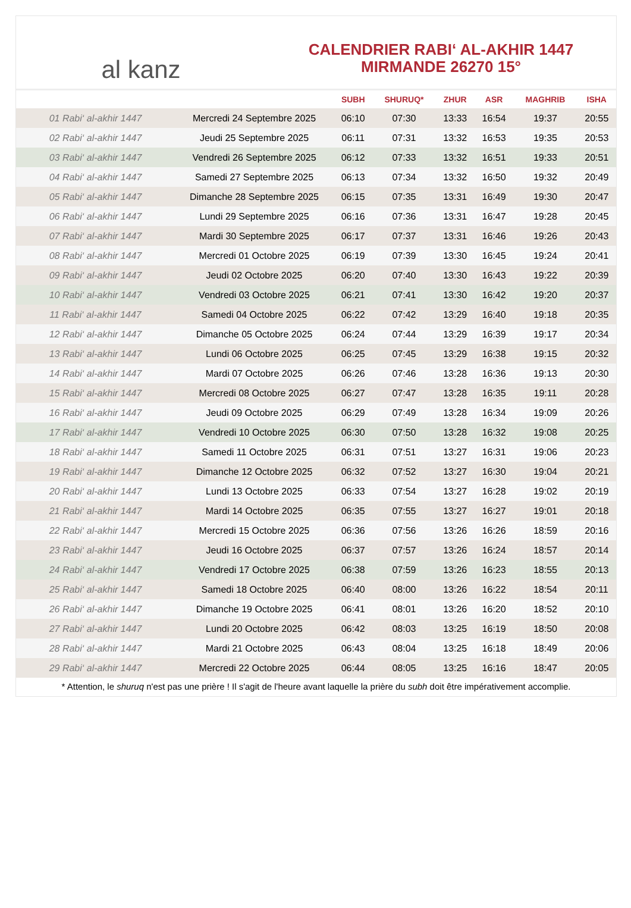al kanz
CALENDRIER RABI‘ AL-AKHIR 1447
MIRMANDE 26270 15°
| | | SUBH | SHURUQ* | ZHUR | ASR | MAGHRIB | ISHA |
| --- | --- | --- | --- | --- | --- | --- | --- |
| 01 Rabi‘ al-akhir 1447 | Mercredi 24 Septembre 2025 | 06:10 | 07:30 | 13:33 | 16:54 | 19:37 | 20:55 |
| 02 Rabi‘ al-akhir 1447 | Jeudi 25 Septembre 2025 | 06:11 | 07:31 | 13:32 | 16:53 | 19:35 | 20:53 |
| 03 Rabi‘ al-akhir 1447 | Vendredi 26 Septembre 2025 | 06:12 | 07:33 | 13:32 | 16:51 | 19:33 | 20:51 |
| 04 Rabi‘ al-akhir 1447 | Samedi 27 Septembre 2025 | 06:13 | 07:34 | 13:32 | 16:50 | 19:32 | 20:49 |
| 05 Rabi‘ al-akhir 1447 | Dimanche 28 Septembre 2025 | 06:15 | 07:35 | 13:31 | 16:49 | 19:30 | 20:47 |
| 06 Rabi‘ al-akhir 1447 | Lundi 29 Septembre 2025 | 06:16 | 07:36 | 13:31 | 16:47 | 19:28 | 20:45 |
| 07 Rabi‘ al-akhir 1447 | Mardi 30 Septembre 2025 | 06:17 | 07:37 | 13:31 | 16:46 | 19:26 | 20:43 |
| 08 Rabi‘ al-akhir 1447 | Mercredi 01 Octobre 2025 | 06:19 | 07:39 | 13:30 | 16:45 | 19:24 | 20:41 |
| 09 Rabi‘ al-akhir 1447 | Jeudi 02 Octobre 2025 | 06:20 | 07:40 | 13:30 | 16:43 | 19:22 | 20:39 |
| 10 Rabi‘ al-akhir 1447 | Vendredi 03 Octobre 2025 | 06:21 | 07:41 | 13:30 | 16:42 | 19:20 | 20:37 |
| 11 Rabi‘ al-akhir 1447 | Samedi 04 Octobre 2025 | 06:22 | 07:42 | 13:29 | 16:40 | 19:18 | 20:35 |
| 12 Rabi‘ al-akhir 1447 | Dimanche 05 Octobre 2025 | 06:24 | 07:44 | 13:29 | 16:39 | 19:17 | 20:34 |
| 13 Rabi‘ al-akhir 1447 | Lundi 06 Octobre 2025 | 06:25 | 07:45 | 13:29 | 16:38 | 19:15 | 20:32 |
| 14 Rabi‘ al-akhir 1447 | Mardi 07 Octobre 2025 | 06:26 | 07:46 | 13:28 | 16:36 | 19:13 | 20:30 |
| 15 Rabi‘ al-akhir 1447 | Mercredi 08 Octobre 2025 | 06:27 | 07:47 | 13:28 | 16:35 | 19:11 | 20:28 |
| 16 Rabi‘ al-akhir 1447 | Jeudi 09 Octobre 2025 | 06:29 | 07:49 | 13:28 | 16:34 | 19:09 | 20:26 |
| 17 Rabi‘ al-akhir 1447 | Vendredi 10 Octobre 2025 | 06:30 | 07:50 | 13:28 | 16:32 | 19:08 | 20:25 |
| 18 Rabi‘ al-akhir 1447 | Samedi 11 Octobre 2025 | 06:31 | 07:51 | 13:27 | 16:31 | 19:06 | 20:23 |
| 19 Rabi‘ al-akhir 1447 | Dimanche 12 Octobre 2025 | 06:32 | 07:52 | 13:27 | 16:30 | 19:04 | 20:21 |
| 20 Rabi‘ al-akhir 1447 | Lundi 13 Octobre 2025 | 06:33 | 07:54 | 13:27 | 16:28 | 19:02 | 20:19 |
| 21 Rabi‘ al-akhir 1447 | Mardi 14 Octobre 2025 | 06:35 | 07:55 | 13:27 | 16:27 | 19:01 | 20:18 |
| 22 Rabi‘ al-akhir 1447 | Mercredi 15 Octobre 2025 | 06:36 | 07:56 | 13:26 | 16:26 | 18:59 | 20:16 |
| 23 Rabi‘ al-akhir 1447 | Jeudi 16 Octobre 2025 | 06:37 | 07:57 | 13:26 | 16:24 | 18:57 | 20:14 |
| 24 Rabi‘ al-akhir 1447 | Vendredi 17 Octobre 2025 | 06:38 | 07:59 | 13:26 | 16:23 | 18:55 | 20:13 |
| 25 Rabi‘ al-akhir 1447 | Samedi 18 Octobre 2025 | 06:40 | 08:00 | 13:26 | 16:22 | 18:54 | 20:11 |
| 26 Rabi‘ al-akhir 1447 | Dimanche 19 Octobre 2025 | 06:41 | 08:01 | 13:26 | 16:20 | 18:52 | 20:10 |
| 27 Rabi‘ al-akhir 1447 | Lundi 20 Octobre 2025 | 06:42 | 08:03 | 13:25 | 16:19 | 18:50 | 20:08 |
| 28 Rabi‘ al-akhir 1447 | Mardi 21 Octobre 2025 | 06:43 | 08:04 | 13:25 | 16:18 | 18:49 | 20:06 |
| 29 Rabi‘ al-akhir 1447 | Mercredi 22 Octobre 2025 | 06:44 | 08:05 | 13:25 | 16:16 | 18:47 | 20:05 |
* Attention, le shuruq n'est pas une prière ! Il s'agit de l'heure avant laquelle la prière du subh doit être impérativement accomplie.